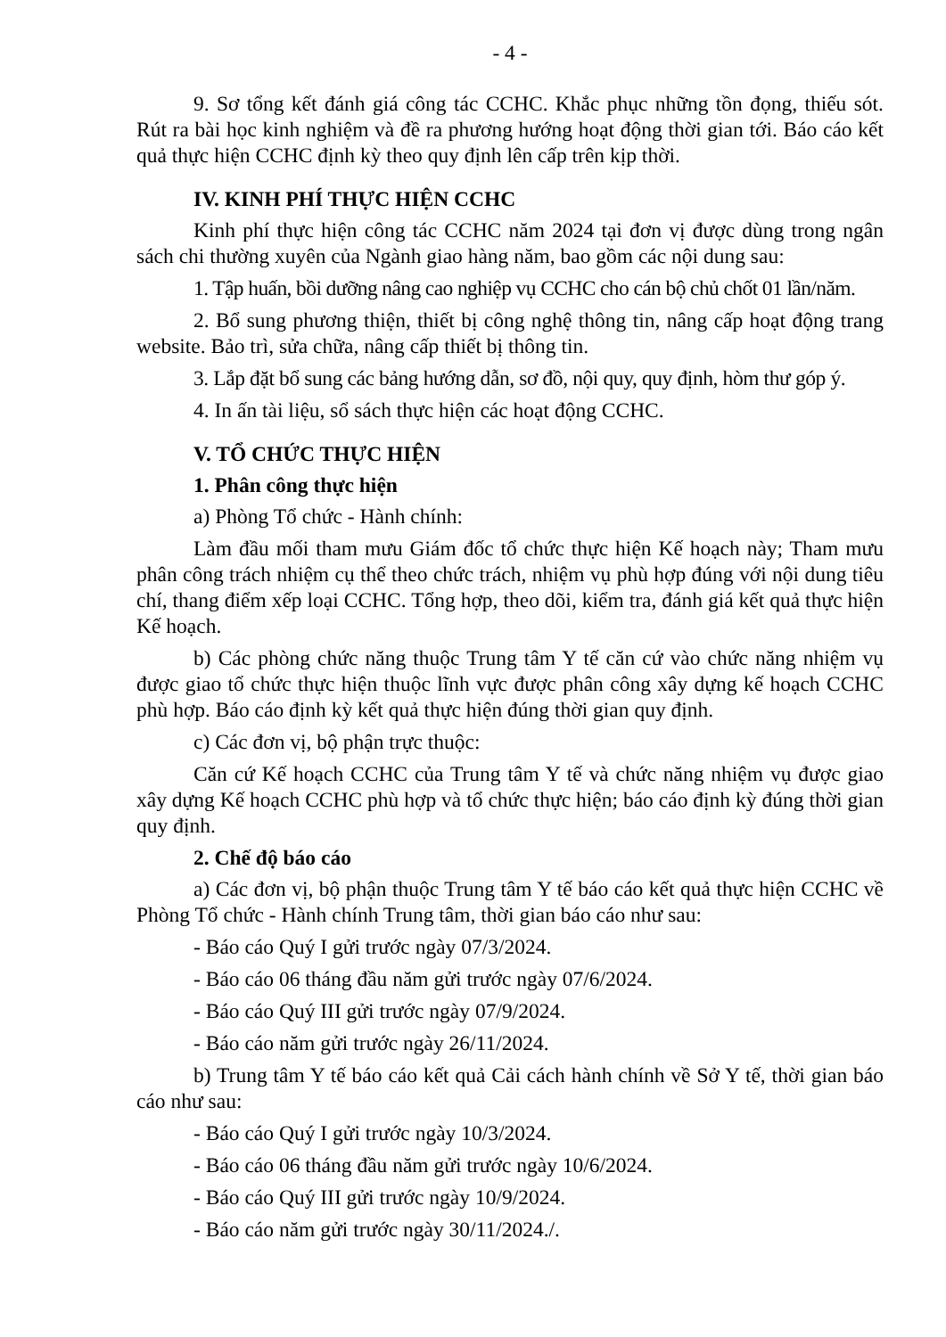- 4 -
9. Sơ tổng kết đánh giá công tác CCHC. Khắc phục những tồn đọng, thiếu sót. Rút ra bài học kinh nghiệm và đề ra phương hướng hoạt động thời gian tới. Báo cáo kết quả thực hiện CCHC định kỳ theo quy định lên cấp trên kịp thời.
IV. KINH PHÍ THỰC HIỆN CCHC
Kinh phí thực hiện công tác CCHC năm 2024 tại đơn vị được dùng trong ngân sách chi thường xuyên của Ngành giao hàng năm, bao gồm các nội dung sau:
1. Tập huấn, bồi dưỡng nâng cao nghiệp vụ CCHC cho cán bộ chủ chốt 01 lần/năm.
2. Bổ sung phương thiện, thiết bị công nghệ thông tin, nâng cấp hoạt động trang website. Bảo trì, sửa chữa, nâng cấp thiết bị thông tin.
3. Lắp đặt bổ sung các bảng hướng dẫn, sơ đồ, nội quy, quy định, hòm thư góp ý.
4. In ấn tài liệu, sổ sách thực hiện các hoạt động CCHC.
V. TỔ CHỨC THỰC HIỆN
1. Phân công thực hiện
a) Phòng Tổ chức - Hành chính:
Làm đầu mối tham mưu Giám đốc tổ chức thực hiện Kế hoạch này; Tham mưu phân công trách nhiệm cụ thể theo chức trách, nhiệm vụ phù hợp đúng với nội dung tiêu chí, thang điểm xếp loại CCHC. Tổng hợp, theo dõi, kiểm tra, đánh giá kết quả thực hiện Kế hoạch.
b) Các phòng chức năng thuộc Trung tâm Y tế căn cứ vào chức năng nhiệm vụ được giao tổ chức thực hiện thuộc lĩnh vực được phân công xây dựng kế hoạch CCHC phù hợp. Báo cáo định kỳ kết quả thực hiện đúng thời gian quy định.
c) Các đơn vị, bộ phận trực thuộc:
Căn cứ Kế hoạch CCHC của Trung tâm Y tế và chức năng nhiệm vụ được giao xây dựng Kế hoạch CCHC phù hợp và tổ chức thực hiện; báo cáo định kỳ đúng thời gian quy định.
2. Chế độ báo cáo
a) Các đơn vị, bộ phận thuộc Trung tâm Y tế báo cáo kết quả thực hiện CCHC về Phòng Tổ chức - Hành chính Trung tâm, thời gian báo cáo như sau:
- Báo cáo Quý I gửi trước ngày 07/3/2024.
- Báo cáo 06 tháng đầu năm gửi trước ngày 07/6/2024.
- Báo cáo Quý III gửi trước ngày 07/9/2024.
- Báo cáo năm gửi trước ngày 26/11/2024.
b) Trung tâm Y tế báo cáo kết quả Cải cách hành chính về Sở Y tế, thời gian báo cáo như sau:
- Báo cáo Quý I gửi trước ngày 10/3/2024.
- Báo cáo 06 tháng đầu năm gửi trước ngày 10/6/2024.
- Báo cáo Quý III gửi trước ngày 10/9/2024.
- Báo cáo năm gửi trước ngày 30/11/2024./.